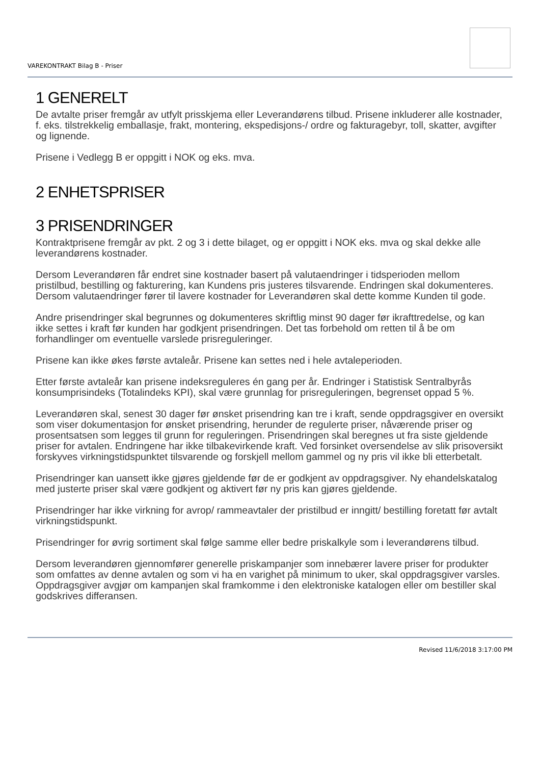VAREKONTRAKT Bilag B - Priser
1 GENERELT
De avtalte priser fremgår av utfylt prisskjema eller Leverandørens tilbud. Prisene inkluderer alle kostnader, f. eks. tilstrekkelig emballasje, frakt, montering, ekspedisjons-/ ordre og fakturagebyr, toll, skatter, avgifter og lignende.
Prisene i Vedlegg B er oppgitt i NOK og eks. mva.
2 ENHETSPRISER
3 PRISENDRINGER
Kontraktprisene fremgår av pkt. 2 og 3 i dette bilaget, og er oppgitt i NOK eks. mva og skal dekke alle leverandørens kostnader.
Dersom Leverandøren får endret sine kostnader basert på valutaendringer i tidsperioden mellom pristilbud, bestilling og fakturering, kan Kundens pris justeres tilsvarende. Endringen skal dokumenteres. Dersom valutaendringer fører til lavere kostnader for Leverandøren skal dette komme Kunden til gode.
Andre prisendringer skal begrunnes og dokumenteres skriftlig minst 90 dager før ikrafttredelse, og kan ikke settes i kraft før kunden har godkjent prisendringen. Det tas forbehold om retten til å be om forhandlinger om eventuelle varslede prisreguleringer.
Prisene kan ikke økes første avtaleår. Prisene kan settes ned i hele avtaleperioden.
Etter første avtaleår kan prisene indeksreguleres én gang per år. Endringer i Statistisk Sentralbyrås konsumprisindeks (Totalindeks KPI), skal være grunnlag for prisreguleringen, begrenset oppad 5 %.
Leverandøren skal, senest 30 dager før ønsket prisendring kan tre i kraft, sende oppdragsgiver en oversikt som viser dokumentasjon for ønsket prisendring, herunder de regulerte priser, nåværende priser og prosentsatsen som legges til grunn for reguleringen. Prisendringen skal beregnes ut fra siste gjeldende priser for avtalen. Endringene har ikke tilbakevirkende kraft. Ved forsinket oversendelse av slik prisoversikt forskyves virkningstidspunktet tilsvarende og forskjell mellom gammel og ny pris vil ikke bli etterbetalt.
Prisendringer kan uansett ikke gjøres gjeldende før de er godkjent av oppdragsgiver. Ny ehandelskatalog med justerte priser skal være godkjent og aktivert før ny pris kan gjøres gjeldende.
Prisendringer har ikke virkning for avrop/ rammeavtaler der pristilbud er inngitt/ bestilling foretatt før avtalt virkningstidspunkt.
Prisendringer for øvrig sortiment skal følge samme eller bedre priskalkyle som i leverandørens tilbud.
Dersom leverandøren gjennomfører generelle priskampanjer som innebærer lavere priser for produkter som omfattes av denne avtalen og som vi ha en varighet på minimum to uker, skal oppdragsgiver varsles. Oppdragsgiver avgjør om kampanjen skal framkomme i den elektroniske katalogen eller om bestiller skal godskrives differansen.
Revised 11/6/2018 3:17:00 PM